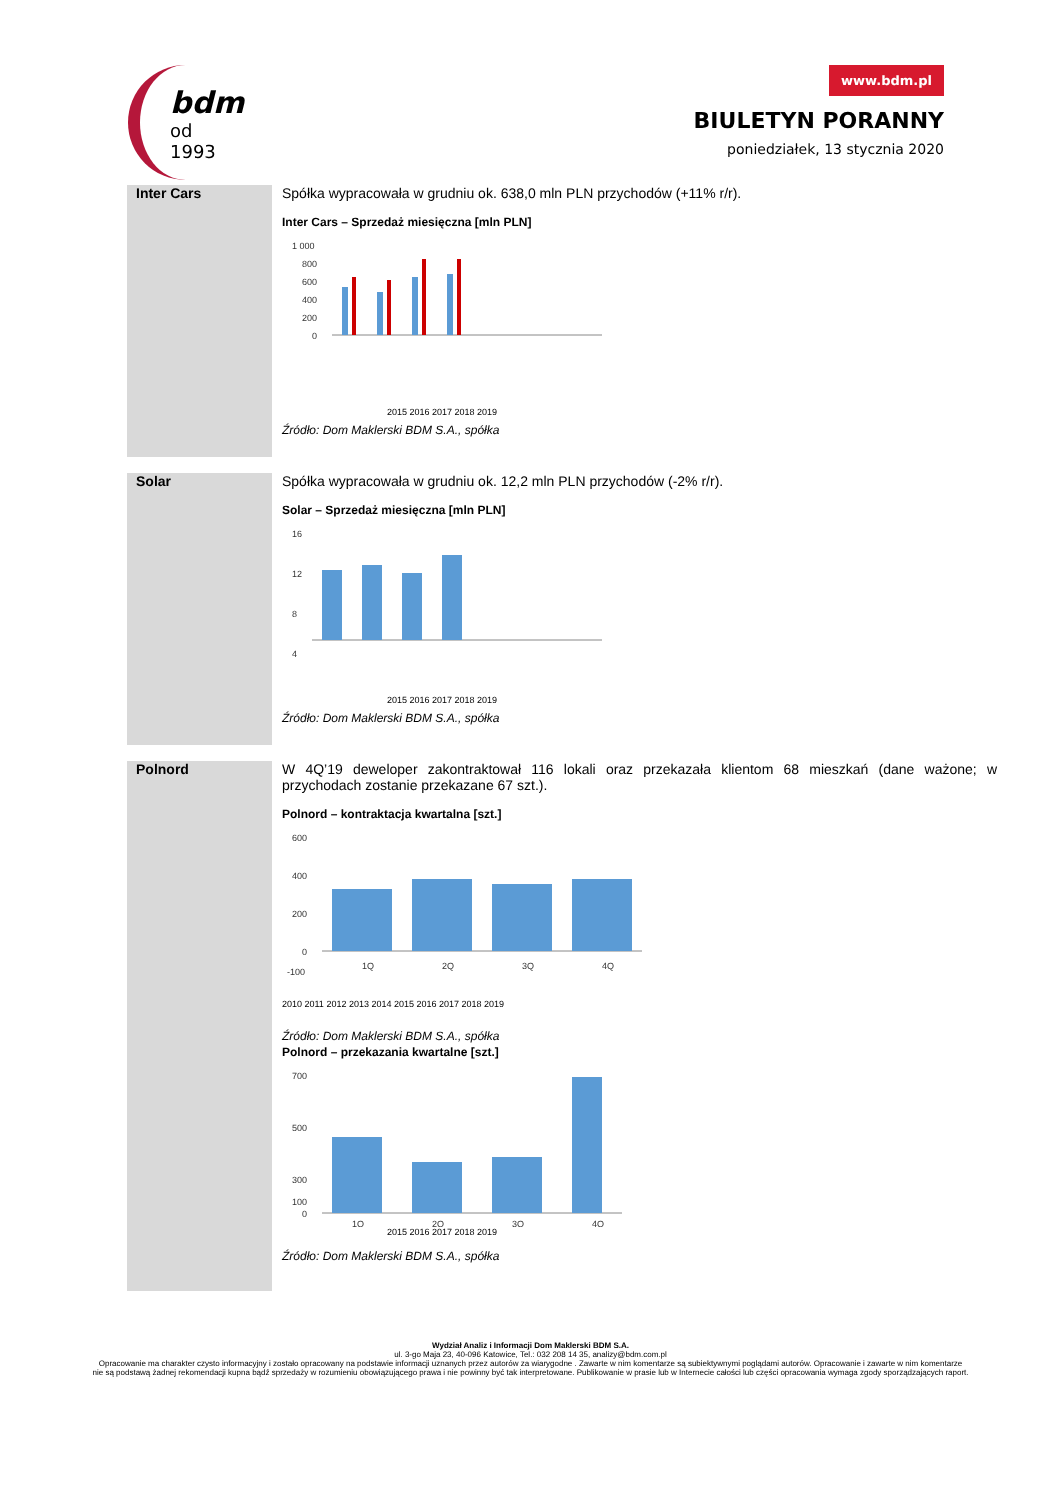bdm
od 1993
www.bdm.pl
BIULETYN PORANNY
poniedziałek, 13 stycznia 2020
Inter Cars
Spółka wypracowała w grudniu ok. 638,0 mln PLN przychodów (+11% r/r).
Inter Cars – Sprzedaż miesięczna [mln PLN]
1 000
800
600
400
200
0
2015 2016 2017 2018 2019
Źródło: Dom Maklerski BDM S.A., spółka
Solar
Spółka wypracowała w grudniu ok. 12,2 mln PLN przychodów (-2% r/r).
Solar – Sprzedaż miesięczna [mln PLN]
16
12
8
4
2015 2016 2017 2018 2019
Źródło: Dom Maklerski BDM S.A., spółka
Polnord
W 4Q’19 deweloper zakontraktował 116 lokali oraz przekazała klientom 68 mieszkań (dane ważone; w przychodach zostanie przekazane 67 szt.).
Polnord – kontraktacja kwartalna [szt.]
600
400
200
0
-100
1Q
2Q
3Q
4Q
2010 2011 2012 2013 2014 2015 2016 2017 2018 2019
Źródło: Dom Maklerski BDM S.A., spółka
Polnord – przekazania kwartalne [szt.]
700
500
300
100
0
1Q
2Q
3Q
4Q
2015 2016 2017 2018 2019
Źródło: Dom Maklerski BDM S.A., spółka
Wydział Analiz i Informacji Dom Maklerski BDM S.A.
ul. 3-go Maja 23, 40-096 Katowice, Tel.: 032 208 14 35, analizy@bdm.com.pl
Opracowanie ma charakter czysto informacyjny i zostało opracowany na podstawie informacji uznanych przez autorów za wiarygodne . Zawarte w nim komentarze są subiektywnymi poglądami autorów. Opracowanie i zawarte w nim komentarze
nie są podstawą żadnej rekomendacji kupna bądź sprzedaży w rozumieniu obowiązującego prawa i nie powinny być tak interpretowane. Publikowanie w prasie lub w Internecie całości lub części opracowania wymaga zgody sporządzających raport.